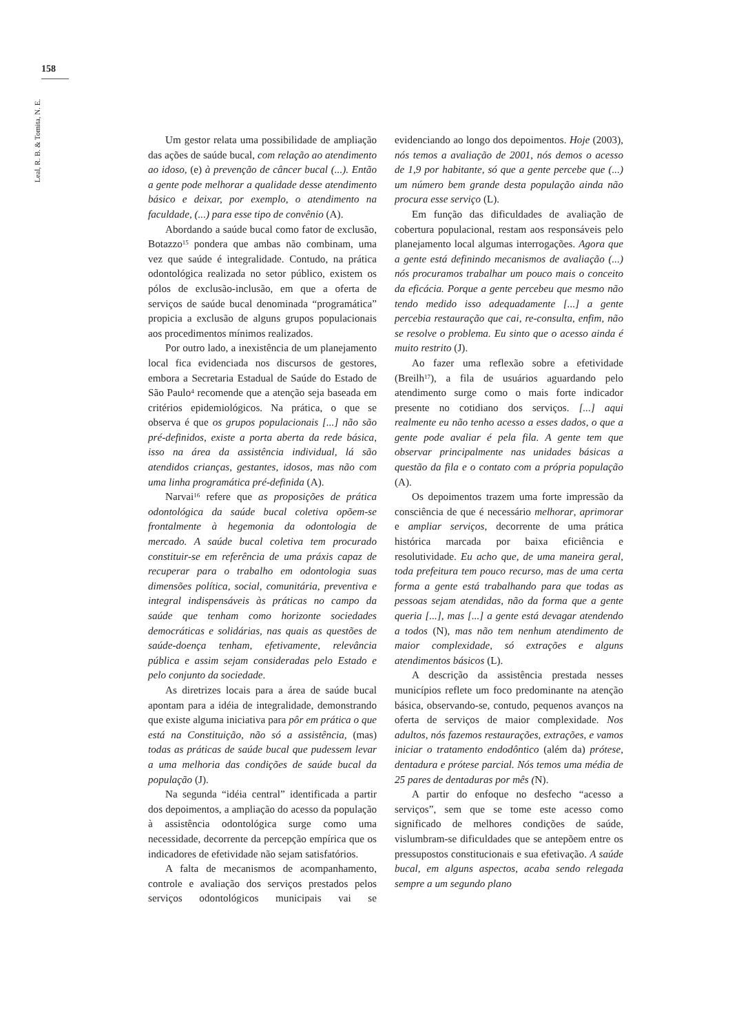158
Leal, R. B. & Tomita, N. E.
Um gestor relata uma possibilidade de ampliação das ações de saúde bucal, com relação ao atendimento ao idoso, (e) à prevenção de câncer bucal (...). Então a gente pode melhorar a qualidade desse atendimento básico e deixar, por exemplo, o atendimento na faculdade, (...) para esse tipo de convênio (A).
Abordando a saúde bucal como fator de exclusão, Botazzo<sup>15</sup> pondera que ambas não combinam, uma vez que saúde é integralidade. Contudo, na prática odontológica realizada no setor público, existem os pólos de exclusão-inclusão, em que a oferta de serviços de saúde bucal denominada “programática” propicia a exclusão de alguns grupos populacionais aos procedimentos mínimos realizados.
Por outro lado, a inexistência de um planejamento local fica evidenciada nos discursos de gestores, embora a Secretaria Estadual de Saúde do Estado de São Paulo<sup>4</sup> recomende que a atenção seja baseada em critérios epidemiológicos. Na prática, o que se observa é que os grupos populacionais [...] não são pré-definidos, existe a porta aberta da rede básica, isso na área da assistência individual, lá são atendidos crianças, gestantes, idosos, mas não com uma linha programática pré-definida (A).
Narvai<sup>16</sup> refere que as proposições de prática odontológica da saúde bucal coletiva opõem-se frontalmente à hegemonia da odontologia de mercado. A saúde bucal coletiva tem procurado constituir-se em referência de uma práxis capaz de recuperar para o trabalho em odontologia suas dimensões política, social, comunitária, preventiva e integral indispensáveis às práticas no campo da saúde que tenham como horizonte sociedades democráticas e solidárias, nas quais as questões de saúde-doença tenham, efetivamente, relevância pública e assim sejam consideradas pelo Estado e pelo conjunto da sociedade.
As diretrizes locais para a área de saúde bucal apontam para a idéia de integralidade, demonstrando que existe alguma iniciativa para pôr em prática o que está na Constituição, não só a assistência, (mas) todas as práticas de saúde bucal que pudessem levar a uma melhoria das condições de saúde bucal da população (J).
Na segunda “idéia central” identificada a partir dos depoimentos, a ampliação do acesso da população à assistência odontológica surge como uma necessidade, decorrente da percepção empírica que os indicadores de efetividade não sejam satisfatórios.
A falta de mecanismos de acompanhamento, controle e avaliação dos serviços prestados pelos serviços odontológicos municipais vai se evidenciando ao longo dos depoimentos. Hoje (2003), nós temos a avaliação de 2001, nós demos o acesso de 1,9 por habitante, só que a gente percebe que (...) um número bem grande desta população ainda não procura esse serviço (L).
Em função das dificuldades de avaliação de cobertura populacional, restam aos responsáveis pelo planejamento local algumas interrogações. Agora que a gente está definindo mecanismos de avaliação (...) nós procuramos trabalhar um pouco mais o conceito da eficácia. Porque a gente percebeu que mesmo não tendo medido isso adequadamente [...] a gente percebia restauração que cai, re-consulta, enfim, não se resolve o problema. Eu sinto que o acesso ainda é muito restrito (J).
Ao fazer uma reflexão sobre a efetividade (Breilh<sup>17</sup>), a fila de usuários aguardando pelo atendimento surge como o mais forte indicador presente no cotidiano dos serviços. [...] aqui realmente eu não tenho acesso a esses dados, o que a gente pode avaliar é pela fila. A gente tem que observar principalmente nas unidades básicas a questão da fila e o contato com a própria população (A).
Os depoimentos trazem uma forte impressão da consciência de que é necessário melhorar, aprimorar e ampliar serviços, decorrente de uma prática histórica marcada por baixa eficiência e resolutividade. Eu acho que, de uma maneira geral, toda prefeitura tem pouco recurso, mas de uma certa forma a gente está trabalhando para que todas as pessoas sejam atendidas, não da forma que a gente queria [...], mas [...] a gente está devagar atendendo a todos (N), mas não tem nenhum atendimento de maior complexidade, só extrações e alguns atendimentos básicos (L).
A descrição da assistência prestada nesses municípios reflete um foco predominante na atenção básica, observando-se, contudo, pequenos avanços na oferta de serviços de maior complexidade. Nos adultos, nós fazemos restaurações, extrações, e vamos iniciar o tratamento endodôntico (além da) prótese, dentadura e prótese parcial. Nós temos uma média de 25 pares de dentaduras por mês (N).
A partir do enfoque no desfecho “acesso a serviços”, sem que se tome este acesso como significado de melhores condições de saúde, vislumbram-se dificuldades que se antepõem entre os pressupostos constitucionais e sua efetivação. A saúde bucal, em alguns aspectos, acaba sendo relegada sempre a um segundo plano